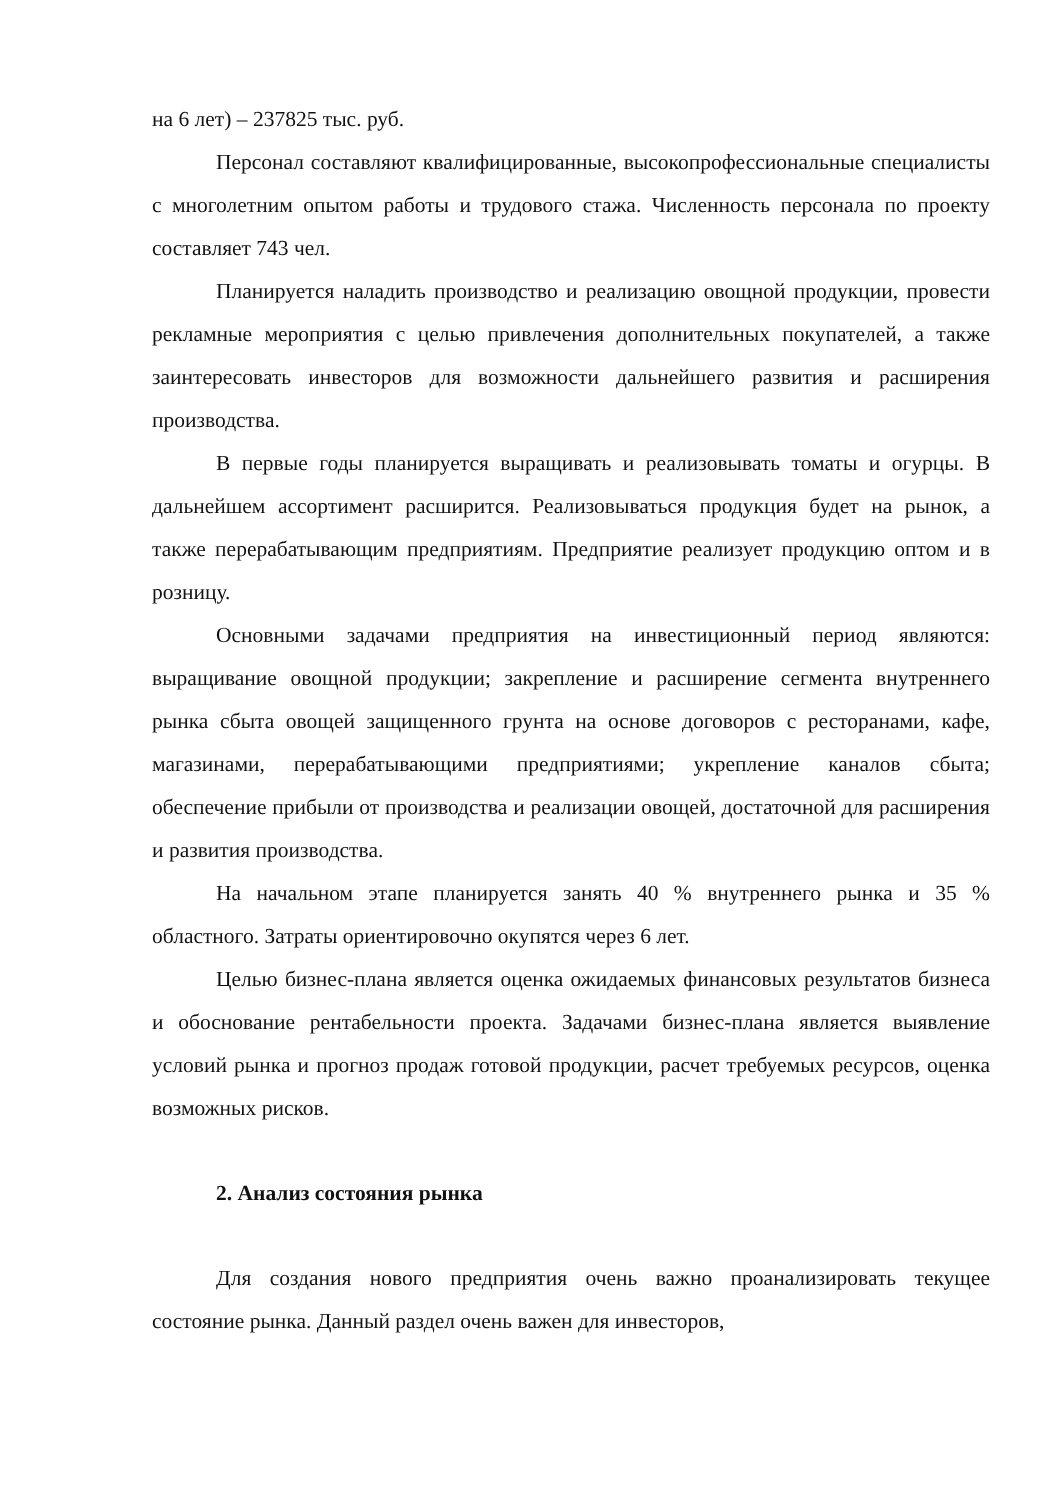на 6 лет) – 237825 тыс. руб.
Персонал составляют квалифицированные, высокопрофессиональные специалисты с многолетним опытом работы и трудового стажа. Численность персонала по проекту составляет 743 чел.
Планируется наладить производство и реализацию овощной продукции, провести рекламные мероприятия с целью привлечения дополнительных покупателей, а также заинтересовать инвесторов для возможности дальнейшего развития и расширения производства.
В первые годы планируется выращивать и реализовывать томаты и огурцы. В дальнейшем ассортимент расширится. Реализовываться продукция будет на рынок, а также перерабатывающим предприятиям. Предприятие реализует продукцию оптом и в розницу.
Основными задачами предприятия на инвестиционный период являются: выращивание овощной продукции; закрепление и расширение сегмента внутреннего рынка сбыта овощей защищенного грунта на основе договоров с ресторанами, кафе, магазинами, перерабатывающими предприятиями; укрепление каналов сбыта; обеспечение прибыли от производства и реализации овощей, достаточной для расширения и развития производства.
На начальном этапе планируется занять 40 % внутреннего рынка и 35 % областного. Затраты ориентировочно окупятся через 6 лет.
Целью бизнес-плана является оценка ожидаемых финансовых результатов бизнеса и обоснование рентабельности проекта. Задачами бизнес-плана является выявление условий рынка и прогноз продаж готовой продукции, расчет требуемых ресурсов, оценка возможных рисков.
2. Анализ состояния рынка
Для создания нового предприятия очень важно проанализировать текущее состояние рынка. Данный раздел очень важен для инвесторов,